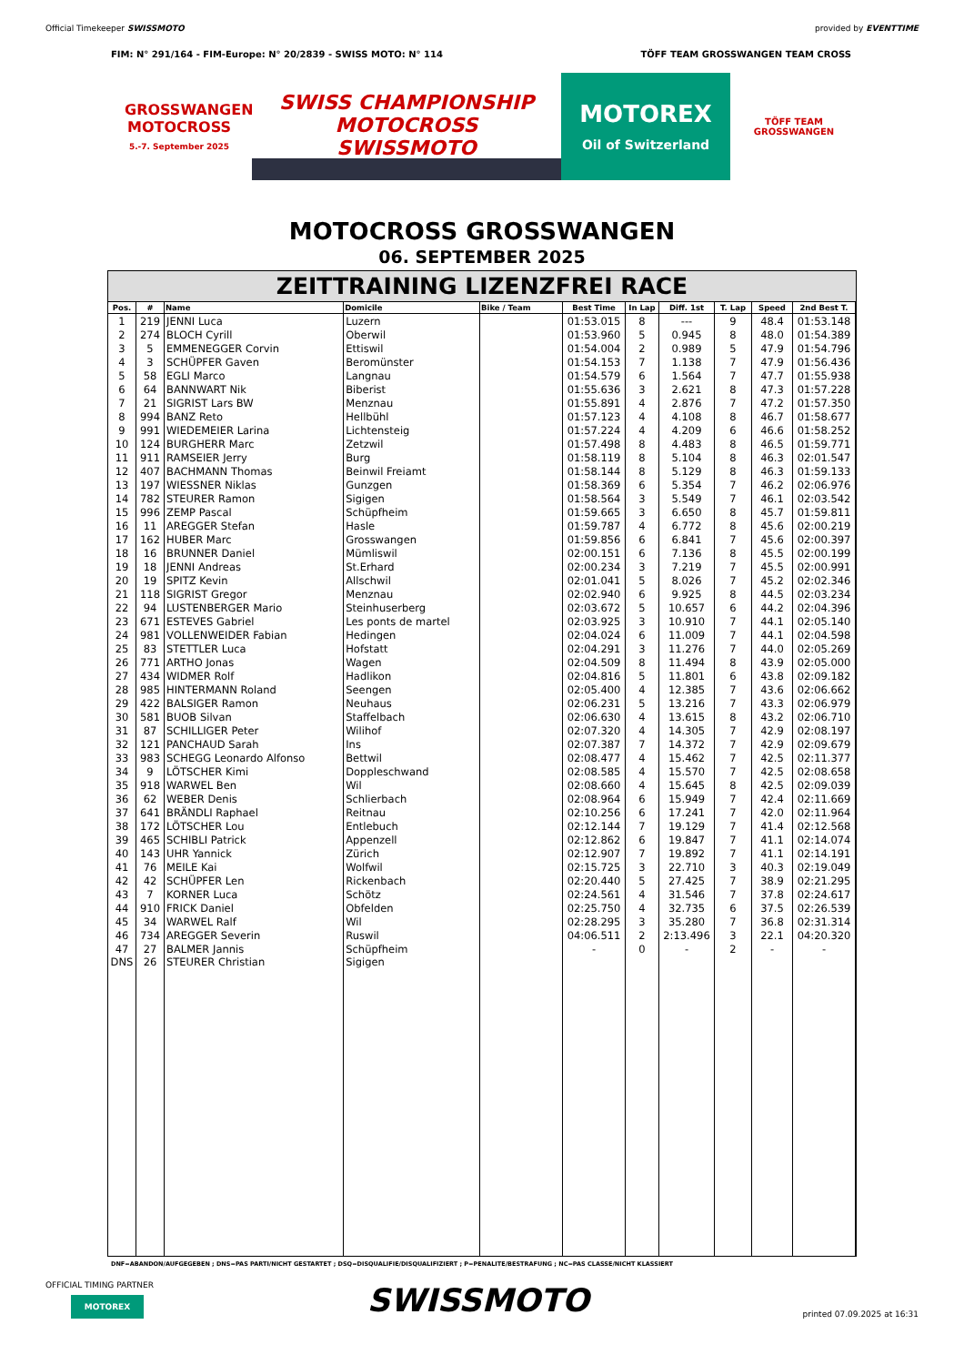Official Timekeeper SWISSMOTO provided by EVENTTIME
FIM: N° 291/164 - FIM-Europe: N° 20/2839 - SWISS MOTO: N° 114 TÖFF TEAM GROSSWANGEN TEAM CROSS
GROSSWANGEN
MOTOCROSS
5.-7. September 2025
SWISS CHAMPIONSHIP
MOTOCROSS
SWISSMOTO
MOTOREX
Oil of Switzerland
TÖFF TEAM
GROSSWANGEN
MOTOCROSS GROSSWANGEN
06. SEPTEMBER 2025
ZEITTRAINING LIZENZFREI RACE
| Pos. | # | Name | Domicile | Bike / Team | Best Time | In Lap | Diff. 1st | T. Lap | Speed | 2nd Best T. |
| --- | --- | --- | --- | --- | --- | --- | --- | --- | --- | --- |
| 1 | 219 | JENNI Luca | Luzern | | 01:53.015 | 8 | --- | 9 | 48.4 | 01:53.148 |
| 2 | 274 | BLOCH Cyrill | Oberwil | | 01:53.960 | 5 | 0.945 | 8 | 48.0 | 01:54.389 |
| 3 | 5 | EMMENEGGER Corvin | Ettiswil | | 01:54.004 | 2 | 0.989 | 5 | 47.9 | 01:54.796 |
| 4 | 3 | SCHÜPFER Gaven | Beromünster | | 01:54.153 | 7 | 1.138 | 7 | 47.9 | 01:56.436 |
| 5 | 58 | EGLI Marco | Langnau | | 01:54.579 | 6 | 1.564 | 7 | 47.7 | 01:55.938 |
| 6 | 64 | BANNWART Nik | Biberist | | 01:55.636 | 3 | 2.621 | 8 | 47.3 | 01:57.228 |
| 7 | 21 | SIGRIST Lars BW | Menznau | | 01:55.891 | 4 | 2.876 | 7 | 47.2 | 01:57.350 |
| 8 | 994 | BANZ Reto | Hellbühl | | 01:57.123 | 4 | 4.108 | 8 | 46.7 | 01:58.677 |
| 9 | 991 | WIEDEMEIER Larina | Lichtensteig | | 01:57.224 | 4 | 4.209 | 6 | 46.6 | 01:58.252 |
| 10 | 124 | BURGHERR Marc | Zetzwil | | 01:57.498 | 8 | 4.483 | 8 | 46.5 | 01:59.771 |
| 11 | 911 | RAMSEIER Jerry | Burg | | 01:58.119 | 8 | 5.104 | 8 | 46.3 | 02:01.547 |
| 12 | 407 | BACHMANN Thomas | Beinwil Freiamt | | 01:58.144 | 8 | 5.129 | 8 | 46.3 | 01:59.133 |
| 13 | 197 | WIESSNER Niklas | Gunzgen | | 01:58.369 | 6 | 5.354 | 7 | 46.2 | 02:06.976 |
| 14 | 782 | STEURER Ramon | Sigigen | | 01:58.564 | 3 | 5.549 | 7 | 46.1 | 02:03.542 |
| 15 | 996 | ZEMP Pascal | Schüpfheim | | 01:59.665 | 3 | 6.650 | 8 | 45.7 | 01:59.811 |
| 16 | 11 | AREGGER Stefan | Hasle | | 01:59.787 | 4 | 6.772 | 8 | 45.6 | 02:00.219 |
| 17 | 162 | HUBER Marc | Grosswangen | | 01:59.856 | 6 | 6.841 | 7 | 45.6 | 02:00.397 |
| 18 | 16 | BRUNNER Daniel | Mümliswil | | 02:00.151 | 6 | 7.136 | 8 | 45.5 | 02:00.199 |
| 19 | 18 | JENNI Andreas | St.Erhard | | 02:00.234 | 3 | 7.219 | 7 | 45.5 | 02:00.991 |
| 20 | 19 | SPITZ Kevin | Allschwil | | 02:01.041 | 5 | 8.026 | 7 | 45.2 | 02:02.346 |
| 21 | 118 | SIGRIST Gregor | Menznau | | 02:02.940 | 6 | 9.925 | 8 | 44.5 | 02:03.234 |
| 22 | 94 | LUSTENBERGER Mario | Steinhuserberg | | 02:03.672 | 5 | 10.657 | 6 | 44.2 | 02:04.396 |
| 23 | 671 | ESTEVES Gabriel | Les ponts de martel | | 02:03.925 | 3 | 10.910 | 7 | 44.1 | 02:05.140 |
| 24 | 981 | VOLLENWEIDER Fabian | Hedingen | | 02:04.024 | 6 | 11.009 | 7 | 44.1 | 02:04.598 |
| 25 | 83 | STETTLER Luca | Hofstatt | | 02:04.291 | 3 | 11.276 | 7 | 44.0 | 02:05.269 |
| 26 | 771 | ARTHO Jonas | Wagen | | 02:04.509 | 8 | 11.494 | 8 | 43.9 | 02:05.000 |
| 27 | 434 | WIDMER Rolf | Hadlikon | | 02:04.816 | 5 | 11.801 | 6 | 43.8 | 02:09.182 |
| 28 | 985 | HINTERMANN Roland | Seengen | | 02:05.400 | 4 | 12.385 | 7 | 43.6 | 02:06.662 |
| 29 | 422 | BALSIGER Ramon | Neuhaus | | 02:06.231 | 5 | 13.216 | 7 | 43.3 | 02:06.979 |
| 30 | 581 | BUOB Silvan | Staffelbach | | 02:06.630 | 4 | 13.615 | 8 | 43.2 | 02:06.710 |
| 31 | 87 | SCHILLIGER Peter | Wilihof | | 02:07.320 | 4 | 14.305 | 7 | 42.9 | 02:08.197 |
| 32 | 121 | PANCHAUD Sarah | Ins | | 02:07.387 | 7 | 14.372 | 7 | 42.9 | 02:09.679 |
| 33 | 983 | SCHEGG Leonardo Alfonso | Bettwil | | 02:08.477 | 4 | 15.462 | 7 | 42.5 | 02:11.377 |
| 34 | 9 | LÖTSCHER Kimi | Doppleschwand | | 02:08.585 | 4 | 15.570 | 7 | 42.5 | 02:08.658 |
| 35 | 918 | WARWEL Ben | Wil | | 02:08.660 | 4 | 15.645 | 8 | 42.5 | 02:09.039 |
| 36 | 62 | WEBER Denis | Schlierbach | | 02:08.964 | 6 | 15.949 | 7 | 42.4 | 02:11.669 |
| 37 | 641 | BRÄNDLI Raphael | Reitnau | | 02:10.256 | 6 | 17.241 | 7 | 42.0 | 02:11.964 |
| 38 | 172 | LÖTSCHER Lou | Entlebuch | | 02:12.144 | 7 | 19.129 | 7 | 41.4 | 02:12.568 |
| 39 | 465 | SCHIBLI Patrick | Appenzell | | 02:12.862 | 6 | 19.847 | 7 | 41.1 | 02:14.074 |
| 40 | 143 | UHR Yannick | Zürich | | 02:12.907 | 7 | 19.892 | 7 | 41.1 | 02:14.191 |
| 41 | 76 | MEILE Kai | Wolfwil | | 02:15.725 | 3 | 22.710 | 3 | 40.3 | 02:19.049 |
| 42 | 42 | SCHÜPFER Len | Rickenbach | | 02:20.440 | 5 | 27.425 | 7 | 38.9 | 02:21.295 |
| 43 | 7 | KORNER Luca | Schötz | | 02:24.561 | 4 | 31.546 | 7 | 37.8 | 02:24.617 |
| 44 | 910 | FRICK Daniel | Obfelden | | 02:25.750 | 4 | 32.735 | 6 | 37.5 | 02:26.539 |
| 45 | 34 | WARWEL Ralf | Wil | | 02:28.295 | 3 | 35.280 | 7 | 36.8 | 02:31.314 |
| 46 | 734 | AREGGER Severin | Ruswil | | 04:06.511 | 2 | 2:13.496 | 3 | 22.1 | 04:20.320 |
| 47 | 27 | BALMER Jannis | Schüpfheim | | - | 0 | - | 2 | - | - |
| DNS | 26 | STEURER Christian | Sigigen | | | | | | | |
DNF=ABANDON/AUFGEGEBEN ; DNS=PAS PARTI/NICHT GESTARTET ; DSQ=DISQUALIFIE/DISQUALIFIZIERT ; P=PENALITE/BESTRAFUNG ; NC=PAS CLASSE/NICHT KLASSIERT
OFFICIAL TIMING PARTNER
MOTOREX
SWISSMOTO
printed 07.09.2025 at 16:31